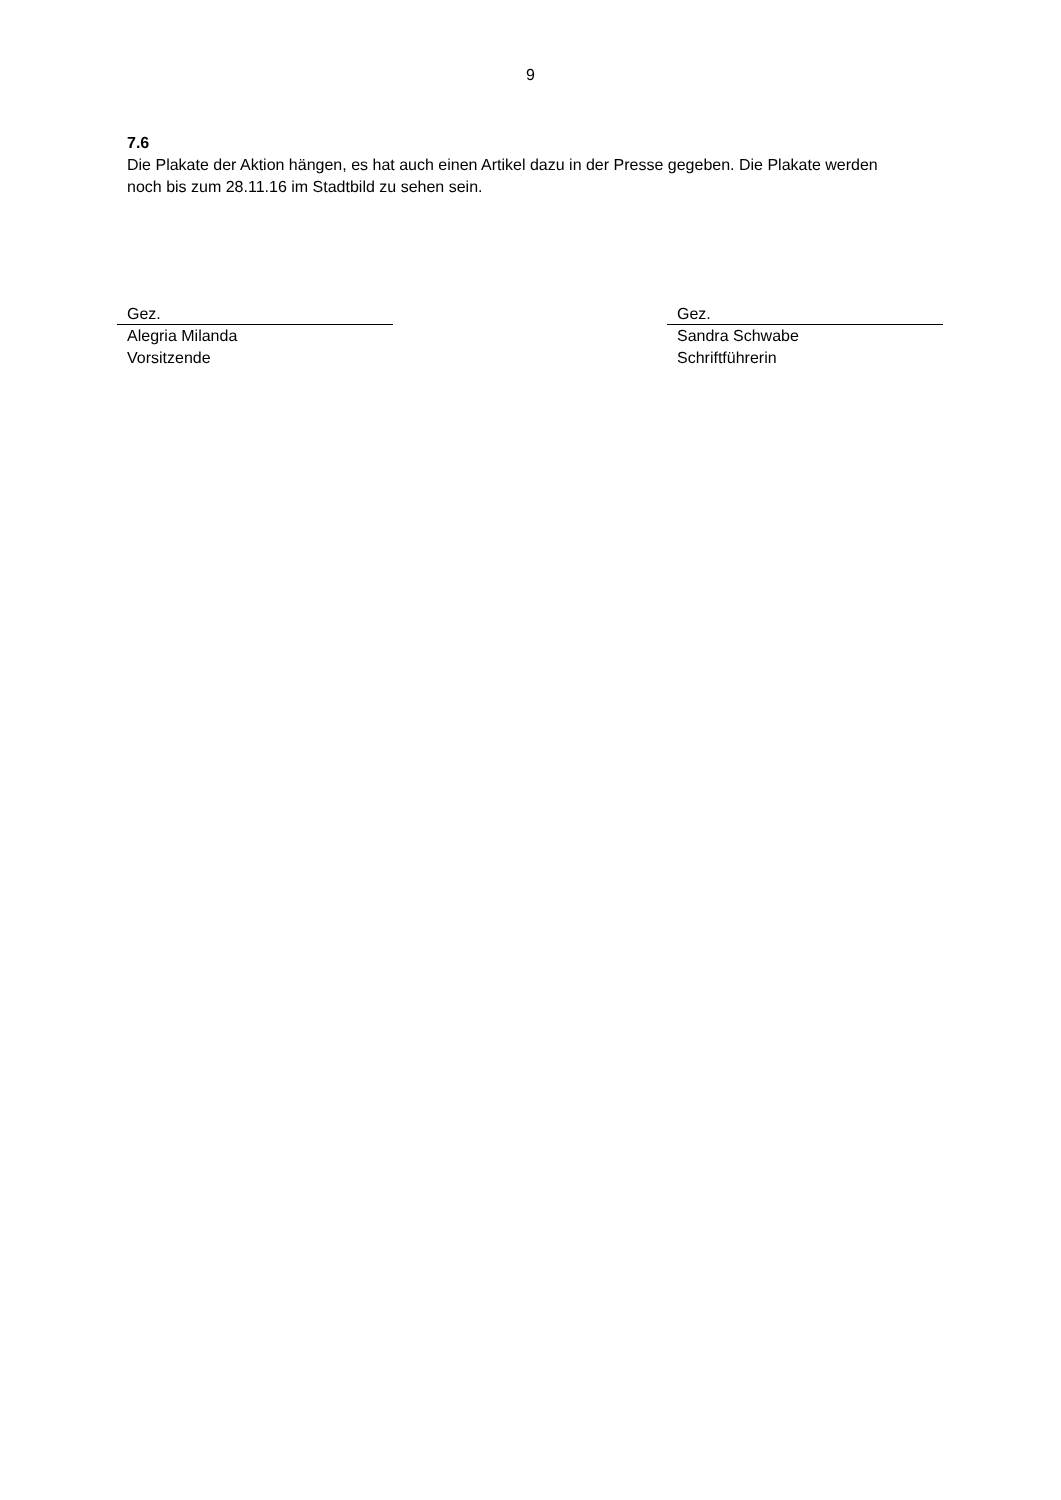9
7.6
Die Plakate der Aktion hängen, es hat auch einen Artikel dazu in der Presse gegeben. Die Plakate werden noch bis zum 28.11.16 im Stadtbild zu sehen sein.
Gez.
Alegria Milanda
Vorsitzende
Gez.
Sandra Schwabe
Schriftführerin